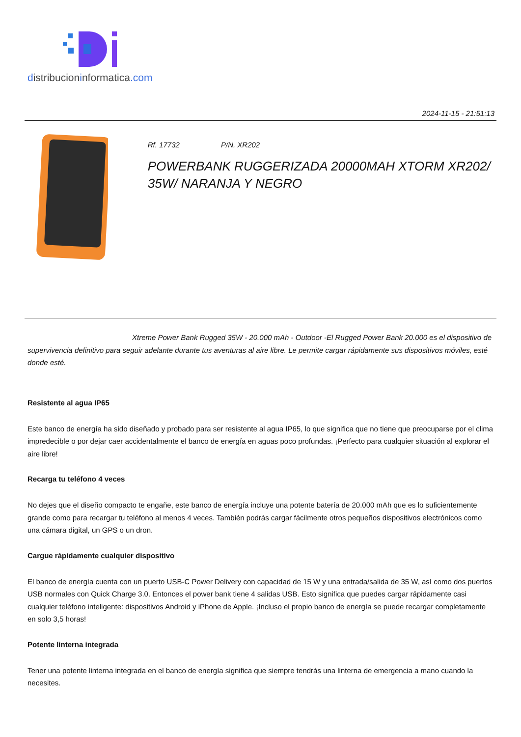distribucioninformatica.com
2024-11-15 - 21:51:13
Rf. 17732 P/N. XR202
POWERBANK RUGGERIZADA 20000MAH XTORM XR202/ 35W/ NARANJA Y NEGRO
Xtreme Power Bank Rugged 35W - 20.000 mAh - Outdoor -El Rugged Power Bank 20.000 es el dispositivo de supervivencia definitivo para seguir adelante durante tus aventuras al aire libre. Le permite cargar rápidamente sus dispositivos móviles, esté donde esté.
Resistente al agua IP65
Este banco de energía ha sido diseñado y probado para ser resistente al agua IP65, lo que significa que no tiene que preocuparse por el clima impredecible o por dejar caer accidentalmente el banco de energía en aguas poco profundas. ¡Perfecto para cualquier situación al explorar el aire libre!
Recarga tu teléfono 4 veces
No dejes que el diseño compacto te engañe, este banco de energía incluye una potente batería de 20.000 mAh que es lo suficientemente grande como para recargar tu teléfono al menos 4 veces. También podrás cargar fácilmente otros pequeños dispositivos electrónicos como una cámara digital, un GPS o un dron.
Cargue rápidamente cualquier dispositivo
El banco de energía cuenta con un puerto USB-C Power Delivery con capacidad de 15 W y una entrada/salida de 35 W, así como dos puertos USB normales con Quick Charge 3.0. Entonces el power bank tiene 4 salidas USB. Esto significa que puedes cargar rápidamente casi cualquier teléfono inteligente: dispositivos Android y iPhone de Apple. ¡Incluso el propio banco de energía se puede recargar completamente en solo 3,5 horas!
Potente linterna integrada
Tener una potente linterna integrada en el banco de energía significa que siempre tendrás una linterna de emergencia a mano cuando la necesites.